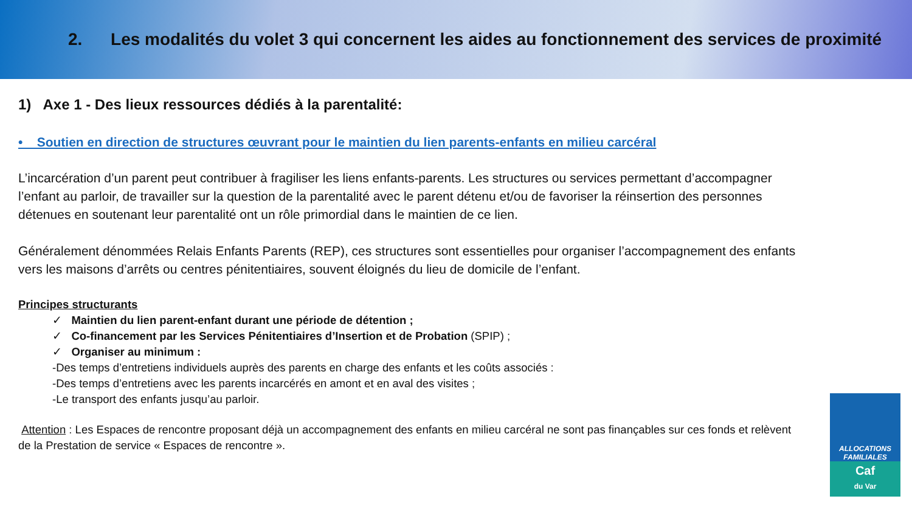2. Les modalités du volet 3 qui concernent les aides au fonctionnement des services de proximité
1) Axe 1 - Des lieux ressources dédiés à la parentalité:
• Soutien en direction de structures œuvrant pour le maintien du lien parents-enfants en milieu carcéral
L’incarcération d’un parent peut contribuer à fragiliser les liens enfants-parents. Les structures ou services permettant d’accompagner l’enfant au parloir, de travailler sur la question de la parentalité avec le parent détenu et/ou de favoriser la réinsertion des personnes détenues en soutenant leur parentalité ont un rôle primordial dans le maintien de ce lien.
Généralement dénommées Relais Enfants Parents (REP), ces structures sont essentielles pour organiser l’accompagnement des enfants vers les maisons d’arrêts ou centres pénitentiaires, souvent éloignés du lieu de domicile de l’enfant.
Principes structurants
✓ Maintien du lien parent-enfant durant une période de détention ;
✓ Co-financement par les Services Pénitentiaires d’Insertion et de Probation (SPIP) ;
✓ Organiser au minimum :
-Des temps d’entretiens individuels auprès des parents en charge des enfants et les coûts associés :
-Des temps d’entretiens avec les parents incarcérés en amont et en aval des visites ;
-Le transport des enfants jusqu’au parloir.
Attention : Les Espaces de rencontre proposant déjà un accompagnement des enfants en milieu carcéral ne sont pas finançables sur ces fonds et relèvent de la Prestation de service « Espaces de rencontre ».
ALLOCATIONS
FAMILIALES
Caf
du Var